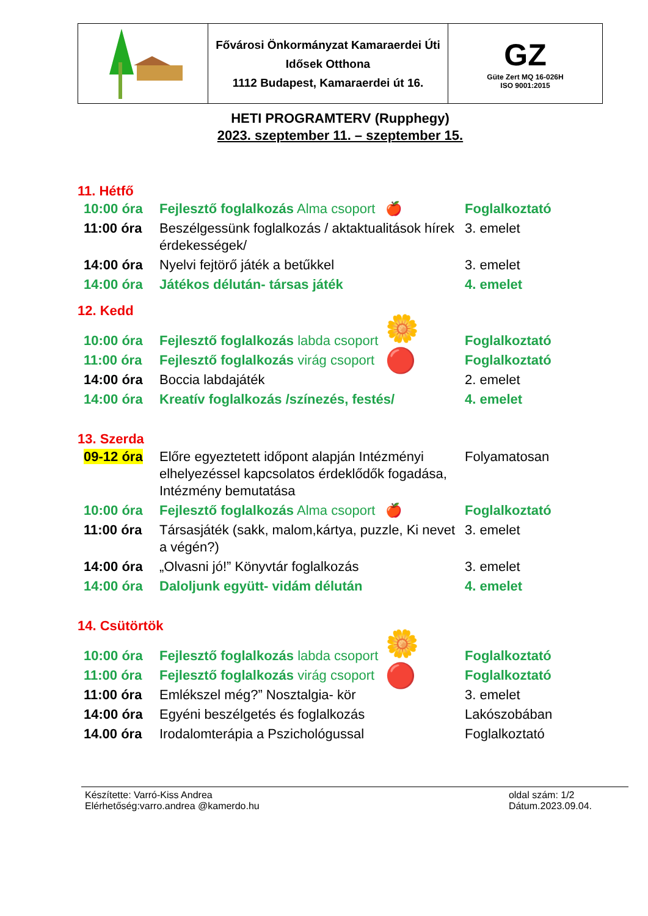| | Fővárosi Önkormányzat Kamaraerdei Úti Idősek Otthona 1112 Budapest, Kamaraerdei út 16. | GZ Güte Zert MQ 16-026H ISO 9001:2015 |
HETI PROGRAMTERV (Rupphegy)
2023. szeptember 11. – szeptember 15.
11. Hétfő
| 10:00 óra | Fejlesztő foglalkozás Alma csoport | 🍎 | Foglalkoztató |
| 11:00 óra | Beszélgessünk foglalkozás / aktaktualitások hírek érdekességek/ | | 3. emelet |
| 14:00 óra | Nyelvi fejtörő játék a betűkkel | | 3. emelet |
| 14:00 óra | Játékos délután- társas játék | | 4. emelet |
12. Kedd
| 10:00 óra | Fejlesztő foglalkozás labda csoport | 🌼 | Foglalkoztató |
| 11:00 óra | Fejlesztő foglalkozás virág csoport | 🔴 | Foglalkoztató |
| 14:00 óra | Boccia labdajáték | | 2. emelet |
| 14:00 óra | Kreatív foglalkozás /színezés, festés/ | | 4. emelet |
13. Szerda
| 09-12 óra | Előre egyeztetett időpont alapján Intézményi elhelyezéssel kapcsolatos érdeklődők fogadása, Intézmény bemutatása | | Folyamatosan |
| 10:00 óra | Fejlesztő foglalkozás Alma csoport | 🍎 | Foglalkoztató |
| 11:00 óra | Társasjáték (sakk, malom,kártya, puzzle, Ki nevet a végén?) | | 3. emelet |
| 14:00 óra | „Olvasni jó!” Könyvtár foglalkozás | | 3. emelet |
| 14:00 óra | Daloljunk együtt- vidám délután | | 4. emelet |
14. Csütörtök
| 10:00 óra | Fejlesztő foglalkozás labda csoport | 🌼 | Foglalkoztató |
| 11:00 óra | Fejlesztő foglalkozás virág csoport | 🔴 | Foglalkoztató |
| 11:00 óra | Emlékszel még?” Nosztalgia- kör | | 3. emelet |
| 14:00 óra | Egyéni beszélgetés és foglalkozás | | Lakószobában |
| 14.00 óra | Irodalomterápia a Pszichológussal | | Foglalkoztató |
Készítette: Varró-Kiss Andrea
Elérhetőség:varro.andrea @kamerdo.hu
oldal szám: 1/2
Dátum.2023.09.04.